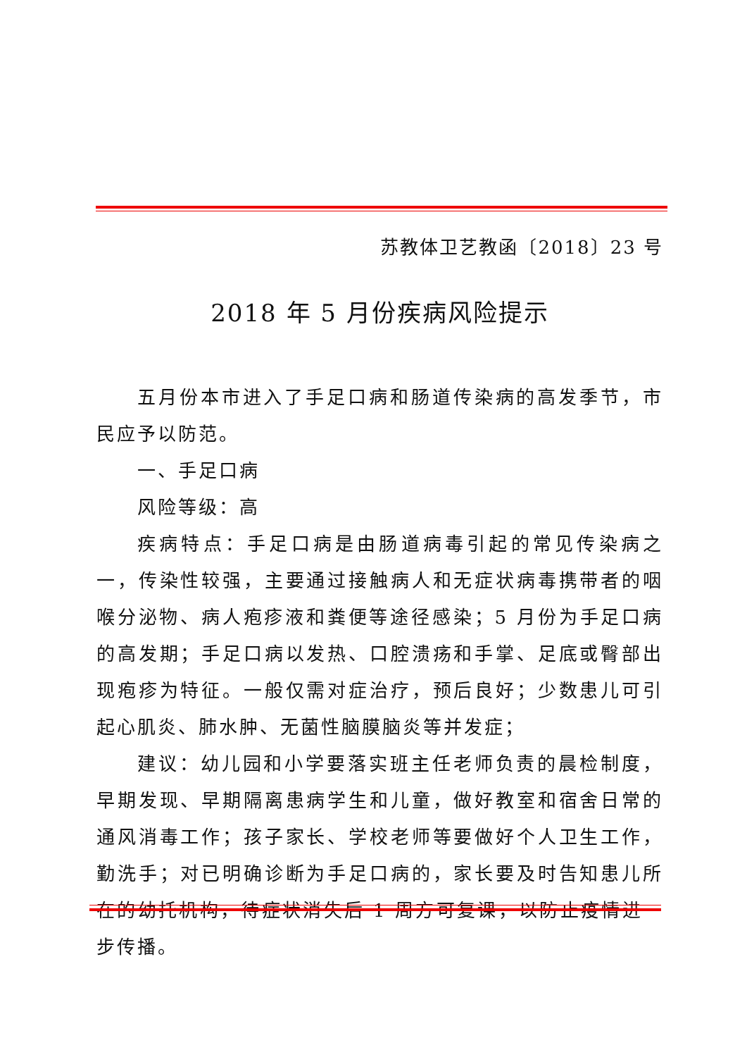苏教体卫艺教函〔2018〕23 号
2018 年 5 月份疾病风险提示
五月份本市进入了手足口病和肠道传染病的高发季节，市民应予以防范。
一、手足口病
风险等级：高
疾病特点：手足口病是由肠道病毒引起的常见传染病之一，传染性较强，主要通过接触病人和无症状病毒携带者的咽喉分泌物、病人疱疹液和粪便等途径感染；5 月份为手足口病的高发期；手足口病以发热、口腔溃疡和手掌、足底或臀部出现疱疹为特征。一般仅需对症治疗，预后良好；少数患儿可引起心肌炎、肺水肿、无菌性脑膜脑炎等并发症；
建议：幼儿园和小学要落实班主任老师负责的晨检制度，早期发现、早期隔离患病学生和儿童，做好教室和宿舍日常的通风消毒工作；孩子家长、学校老师等要做好个人卫生工作，勤洗手；对已明确诊断为手足口病的，家长要及时告知患儿所在的幼托机构，待症状消失后 1 周方可复课，以防止疫情进一步传播。